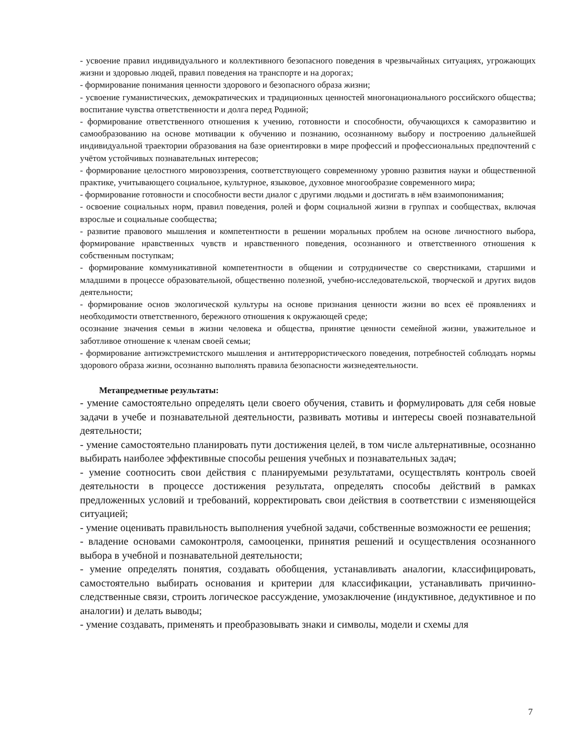- усвоение правил индивидуального и коллективного безопасного поведения в чрезвычайных ситуациях, угрожающих жизни и здоровью людей, правил поведения на транспорте и на дорогах;
- формирование понимания ценности здорового и безопасного образа жизни;
- усвоение гуманистических, демократических и традиционных ценностей многонационального российского общества; воспитание чувства ответственности и долга перед Родиной;
- формирование ответственного отношения к учению, готовности и способности, обучающихся к саморазвитию и самообразованию на основе мотивации к обучению и познанию, осознанному выбору и построению дальнейшей индивидуальной траектории образования на базе ориентировки в мире профессий и профессиональных предпочтений с учётом устойчивых познавательных интересов;
- формирование целостного мировоззрения, соответствующего современному уровню развития науки и общественной практике, учитывающего социальное, культурное, языковое, духовное многообразие современного мира;
- формирование готовности и способности вести диалог с другими людьми и достигать в нём взаимопонимания;
- освоение социальных норм, правил поведения, ролей и форм социальной жизни в группах и сообществах, включая взрослые и социальные сообщества;
- развитие правового мышления и компетентности в решении моральных проблем на основе личностного выбора, формирование нравственных чувств и нравственного поведения, осознанного и ответственного отношения к собственным поступкам;
- формирование коммуникативной компетентности в общении и сотрудничестве со сверстниками, старшими и младшими в процессе образовательной, общественно полезной, учебно-исследовательской, творческой и других видов деятельности;
- формирование основ экологической культуры на основе признания ценности жизни во всех её проявлениях и необходимости ответственного, бережного отношения к окружающей среде;
осознание значения семьи в жизни человека и общества, принятие ценности семейной жизни, уважительное и заботливое отношение к членам своей семьи;
- формирование антиэкстремистского мышления и антитеррористического поведения, потребностей соблюдать нормы здорового образа жизни, осознанно выполнять правила безопасности жизнедеятельности.
Метапредметные результаты:
- умение самостоятельно определять цели своего обучения, ставить и формулировать для себя новые задачи в учебе и познавательной деятельности, развивать мотивы и интересы своей познавательной деятельности;
- умение самостоятельно планировать пути достижения целей, в том числе альтернативные, осознанно выбирать наиболее эффективные способы решения учебных и познавательных задач;
- умение соотносить свои действия с планируемыми результатами, осуществлять контроль своей деятельности в процессе достижения результата, определять способы действий в рамках предложенных условий и требований, корректировать свои действия в соответствии с изменяющейся ситуацией;
- умение оценивать правильность выполнения учебной задачи, собственные возможности ее решения;
- владение основами самоконтроля, самооценки, принятия решений и осуществления осознанного выбора в учебной и познавательной деятельности;
- умение определять понятия, создавать обобщения, устанавливать аналогии, классифицировать, самостоятельно выбирать основания и критерии для классификации, устанавливать причинно-следственные связи, строить логическое рассуждение, умозаключение (индуктивное, дедуктивное и по аналогии) и делать выводы;
- умение создавать, применять и преобразовывать знаки и символы, модели и схемы для
7